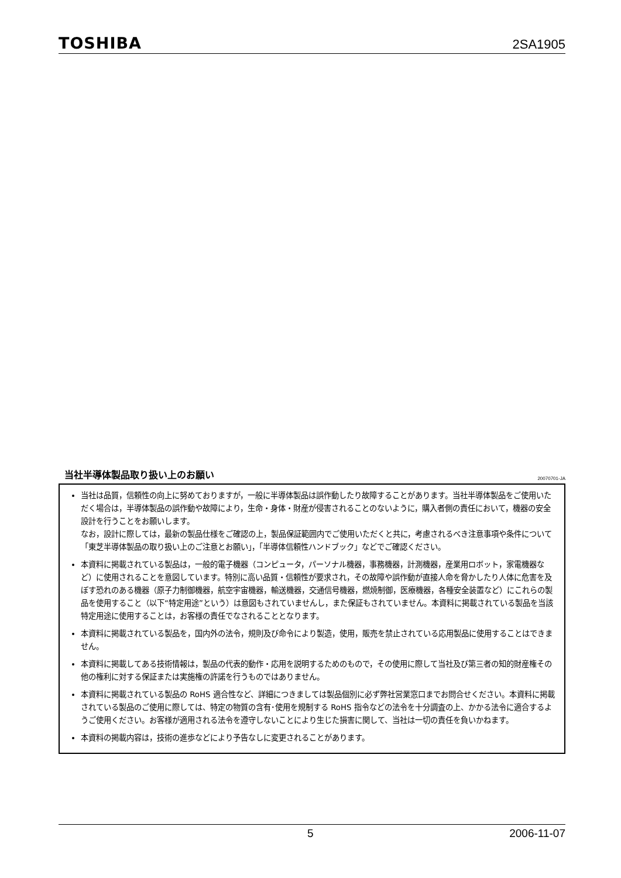TOSHIBA 2SA1905
当社半導体製品取り扱い上のお願い
20070701-JA
当社は品質，信頼性の向上に努めておりますが，一般に半導体製品は誤作動したり故障することがあります。当社半導体製品をご使用いただく場合は，半導体製品の誤作動や故障により，生命・身体・財産が侵害されることのないように，購入者側の責任において，機器の安全設計を行うことをお願いします。
なお，設計に際しては，最新の製品仕様をご確認の上，製品保証範囲内でご使用いただくと共に，考慮されるべき注意事項や条件について「東芝半導体製品の取り扱い上のご注意とお願い」，「半導体信頼性ハンドブック」などでご確認ください。
本資料に掲載されている製品は，一般的電子機器（コンピュータ，パーソナル機器，事務機器，計測機器，産業用ロボット，家電機器など）に使用されることを意図しています。特別に高い品質・信頼性が要求され，その故障や誤作動が直接人命を脅かしたり人体に危害を及ぼす恐れのある機器（原子力制御機器，航空宇宙機器，輸送機器，交通信号機器，燃焼制御，医療機器，各種安全装置など）にこれらの製品を使用すること（以下“特定用途”という）は意図もされていませんし，また保証もされていません。本資料に掲載されている製品を当該特定用途に使用することは，お客様の責任でなされることとなります。
本資料に掲載されている製品を，国内外の法令，規則及び命令により製造，使用，販売を禁止されている応用製品に使用することはできません。
本資料に掲載してある技術情報は，製品の代表的動作・応用を説明するためのもので，その使用に際して当社及び第三者の知的財産権その他の権利に対する保証または実施権の許諾を行うものではありません。
本資料に掲載されている製品の RoHS 適合性など、詳細につきましては製品個別に必ず弊社営業窓口までお問合せください。本資料に掲載されている製品のご使用に際しては、特定の物質の含有･使用を規制する RoHS 指令などの法令を十分調査の上、かかる法令に適合するようご使用ください。お客様が適用される法令を遵守しないことにより生じた損害に関して、当社は一切の責任を負いかねます。
本資料の掲載内容は，技術の進歩などにより予告なしに変更されることがあります。
5 2006-11-07